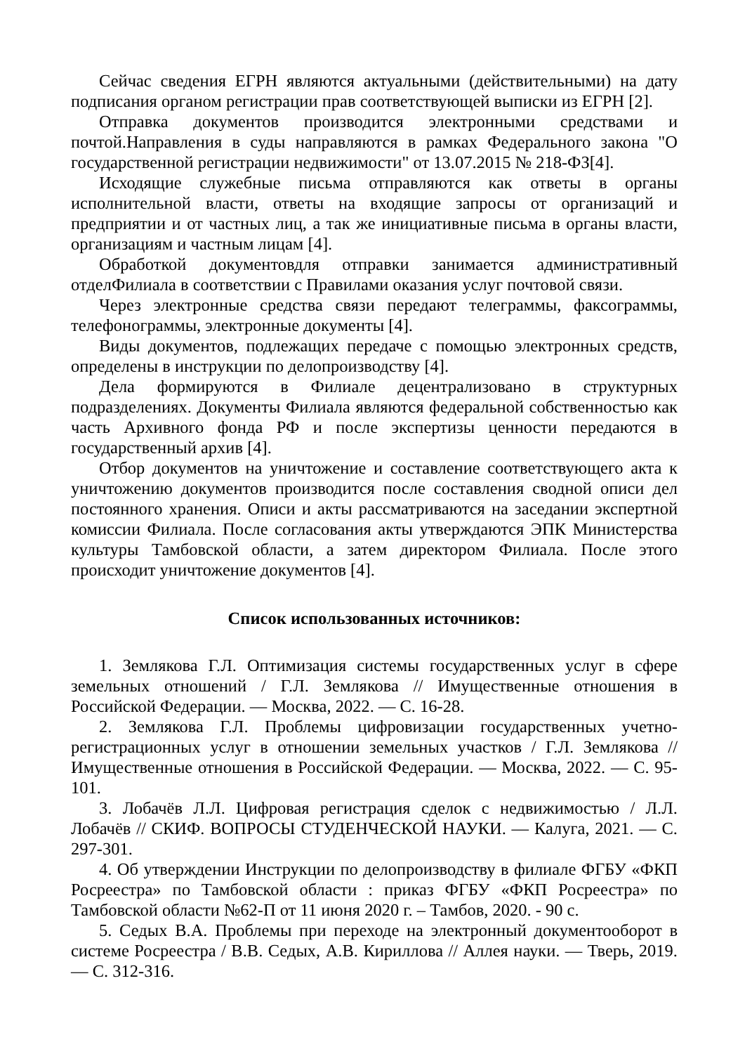Сейчас сведения ЕГРН являются актуальными (действительными) на дату подписания органом регистрации прав соответствующей выписки из ЕГРН [2].
Отправка документов производится электронными средствами и почтой.Направления в суды направляются в рамках Федерального закона "О государственной регистрации недвижимости" от 13.07.2015 № 218-ФЗ[4].
Исходящие служебные письма отправляются как ответы в органы исполнительной власти, ответы на входящие запросы от организаций и предприятии и от частных лиц, а так же инициативные письма в органы власти, организациям и частным лицам [4].
Обработкой документовдля отправки занимается административный отделФилиала в соответствии с Правилами оказания услуг почтовой связи.
Через электронные средства связи передают телеграммы, факсограммы, телефонограммы, электронные документы [4].
Виды документов, подлежащих передаче с помощью электронных средств, определены в инструкции по делопроизводству [4].
Дела формируются в Филиале децентрализовано в структурных подразделениях. Документы Филиала являются федеральной собственностью как часть Архивного фонда РФ и после экспертизы ценности передаются в государственный архив [4].
Отбор документов на уничтожение и составление соответствующего акта к уничтожению документов производится после составления сводной описи дел постоянного хранения. Описи и акты рассматриваются на заседании экспертной комиссии Филиала. После согласования акты утверждаются ЭПК Министерства культуры Тамбовской области, а затем директором Филиала. После этого происходит уничтожение документов [4].
Список использованных источников:
1. Землякова Г.Л. Оптимизация системы государственных услуг в сфере земельных отношений / Г.Л. Землякова // Имущественные отношения в Российской Федерации. — Москва, 2022. — С. 16-28.
2. Землякова Г.Л. Проблемы цифровизации государственных учетно-регистрационных услуг в отношении земельных участков / Г.Л. Землякова // Имущественные отношения в Российской Федерации. — Москва, 2022. — С. 95-101.
3. Лобачёв Л.Л. Цифровая регистрация сделок с недвижимостью / Л.Л. Лобачёв // СКИФ. ВОПРОСЫ СТУДЕНЧЕСКОЙ НАУКИ. — Калуга, 2021. — С. 297-301.
4. Об утверждении Инструкции по делопроизводству в филиале ФГБУ «ФКП Росреестра» по Тамбовской области : приказ ФГБУ «ФКП Росреестра» по Тамбовской области №62-П от 11 июня 2020 г. – Тамбов, 2020. - 90 с.
5. Седых В.А. Проблемы при переходе на электронный документооборот в системе Росреестра / В.В. Седых, А.В. Кириллова // Аллея науки. — Тверь, 2019. — С. 312-316.